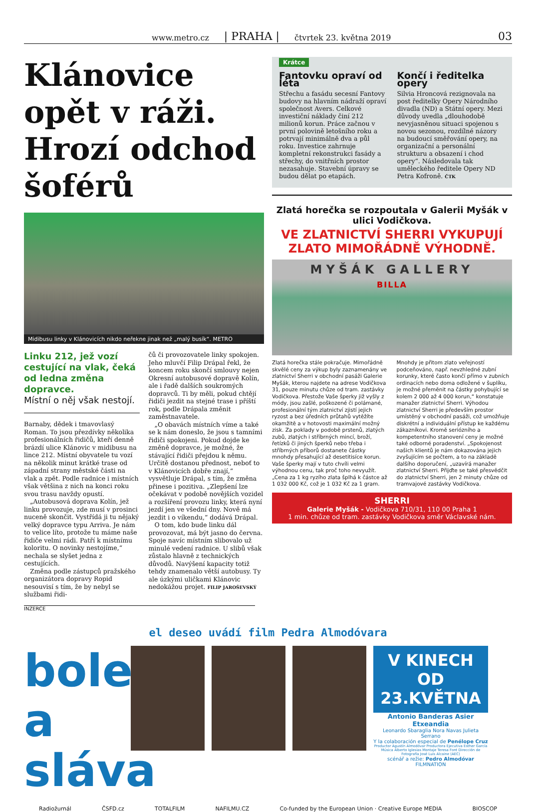www.metro.cz | PRAHA | čtvrtek 23. května 2019 03
Klánovice opět v ráži. Hrozí odchod šoférů
Midibusu linky v Klánovicích nikdo neřekne jinak než „malý busík“. METRO
Linku 212, jež vozí cestující na vlak, čeká od ledna změna dopravce.
Místní o něj však nestojí.
Barnaby, dědek i tmavovlasý Roman. To jsou přezdívky několika profesionálních řidičů, kteří denně brázdí ulice Klánovic v midibusu na lince 212. Místní obyvatele tu vozí na několik minut krátké trase od západní strany městské části na vlak a zpět. Podle radnice i místních však většina z nich na konci roku svou trasu navždy opustí.
„Autobusová doprava Kolín, jež linku provozuje, zde musí v prosinci nuceně skončit. Vystřídá ji tu nějaký velký dopravce typu Arriva. Je nám to velice líto, protože tu máme naše řidiče velmi rádi. Patří k místnímu koloritu. O novinky nestojíme,“ nechala se slyšet jedna z cestujících.
Změna podle zástupců pražského organizátora dopravy Ropid nesouvisí s tím, že by nebyl se službami řidi-
čů či provozovatele linky spokojen. Jeho mluvčí Filip Drápal řekl, že koncem roku skončí smlouvy nejen Okresní autobusové dopravě Kolín, ale i řadě dalších soukromých dopravců. Ti by měli, pokud chtějí řidiči jezdit na stejné trase i příští rok, podle Drápala změnit zaměstnavatele.
„O obavách místních víme a také se k nám doneslo, že jsou s tamními řidiči spokojeni. Pokud dojde ke změně dopravce, je možné, že stávající řidiči přejdou k němu. Určitě dostanou přednost, neboť to v Klánovicích dobře znají,“ vysvětluje Drápal, s tím, že změna přinese i pozitiva. „Zlepšení lze očekávat v podobě novějších vozidel a rozšíření provozu linky, která nyní jezdí jen ve všední dny. Nově má jezdit i o víkendu,“ dodává Drápal.
O tom, kdo bude linku dál provozovat, má být jasno do června. Spoje navíc místním slibovalo už minulé vedení radnice. U slibů však zůstalo hlavně z technických důvodů. Navýšení kapacity totiž tehdy znamenalo větší autobusy. Ty ale úzkými uličkami Klánovic nedokážou projet. FILIP JAROŠEVSKÝ
INZERCE
Krátce
Fantovku opraví od léta
Střechu a fasádu secesní Fantovy budovy na hlavním nádraží opraví společnost Avers. Celkové investiční náklady činí 212 milionů korun. Práce začnou v první polovině letošního roku a potrvají minimálně dva a půl roku. Investice zahrnuje kompletní rekonstrukci fasády a střechy, do vnitřních prostor nezasahuje. Stavební úpravy se budou dělat po etapách.
Končí i ředitelka opery
Silvia Hroncová rezignovala na post ředitelky Opery Národního divadla (ND) a Státní opery. Mezi důvody uvedla „dlouhodobě nevyjasněnou situaci spojenou s novou sezonou, rozdílné názory na budoucí směřování opery, na organizační a personální strukturu a obsazení i chod opery“. Následovala tak uměleckého ředitele Opery ND Petra Kofroně. ČTK
Zlatá horečka se rozpoutala v Galerii Myšák v ulici Vodičkova.
VE ZLATNICTVÍ SHERRI VYKUPUJÍ ZLATO MIMOŘÁDNĚ VÝHODNĚ.
MYŠÁK GALLERY
BILLA
Zlatá horečka stále pokračuje. Mimořádně skvělé ceny za výkup byly zaznamenány ve zlatnictví Sherri v obchodní pasáži Galerie Myšák, kterou najdete na adrese Vodičkova 31, pouze minutu chůze od tram. zastávky Vodičkova. Přestože Vaše šperky již vyšly z módy, jsou zašlé, poškozené či polámané, profesionální tým zlatnictví zjistí jejich ryzost a bez úředních průtahů vytěžíte okamžitě a v hotovosti maximální možný zisk. Za poklady v podobě prstenů, zlatých zubů, zlatých i stříbrných mincí, broží, řetízků či jiných šperků nebo třeba i stříbrných příborů dostanete částky mnohdy přesahující až desetitisíce korun. Vaše šperky mají v tuto chvíli velmi výhodnou cenu, tak proč toho nevyužít. „Cena za 1 kg ryzího zlata šplhá k částce až 1 032 000 Kč, což je 1 032 Kč za 1 gram.
Mnohdy je přitom zlato veřejností podceňováno, např. nevzhledné zubní korunky, které často končí přímo v zubních ordinacích nebo doma odložené v šuplíku, je možné přeměnit na částky pohybující se kolem 2 000 až 4 000 korun,“ konstatuje manažer zlatnictví Sherri. Výhodou zlatnictví Sherri je především prostor umístěný v obchodní pasáži, což umožňuje diskrétní a individuální přístup ke každému zákazníkovi. Kromě seriózního a kompetentního stanovení ceny je možné také odborné poradenství. „Spokojenost našich klientů je nám dokazována jejich zvyšujícím se počtem, a to na základě dalšího doporučení, „uzavírá manažer zlatnictví Sherri. Přijďte se také přesvědčit do zlatnictví Sherri, jen 2 minuty chůze od tramvajové zastávky Vodičkova.
SHERRI
Galerie Myšák - Vodičkova 710/31, 110 00 Praha 1
1 min. chůze od tram. zastávky Vodičkova směr Václavské nám.
el deseo uvádí film Pedra Almodóvara
bolest a sláva
V KINECH OD 23.KVĚTNA
Antonio Banderas Asier Etxeandia
Leonardo Sbaraglia Nora Navas Julieta Serrano
Y la colaboración especial de Penélope Cruz
Productor Agustín Almodóvar Productora Ejecutiva Esther García Música Alberto Iglesias Montaje Teresa Font Dirección de Fotografía José Luis Alcaine (AEC)
scénář a režie: Pedro Almodóvar FILMNATION
Radiožurnál ČSFD.cz TOTALFILM NAFILMU.CZ Co-funded by the European Union · Creative Europe MEDIA BIOSCOP